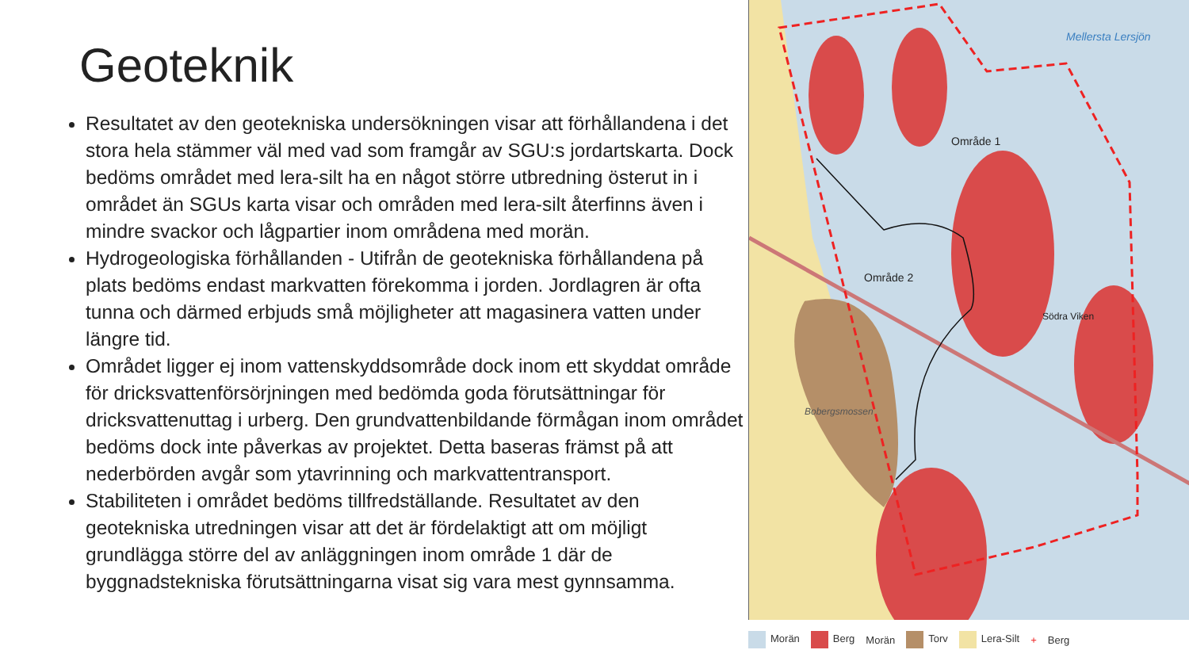Geoteknik
Resultatet av den geotekniska undersökningen visar att förhållandena i det stora hela stämmer väl med vad som framgår av SGU:s jordartskarta. Dock bedöms området med lera-silt ha en något större utbredning österut in i området än SGUs karta visar och områden med lera-silt återfinns även i mindre svackor och lågpartier inom områdena med morän.
Hydrogeologiska förhållanden - Utifrån de geotekniska förhållandena på plats bedöms endast markvatten förekomma i jorden. Jordlagren är ofta tunna och därmed erbjuds små möjligheter att magasinera vatten under längre tid.
Området ligger ej inom vattenskyddsområde dock inom ett skyddat område för dricksvattenförsörjningen med bedömda goda förutsättningar för dricksvattenuttag i urberg. Den grundvattenbildande förmågan inom området bedöms dock inte påverkas av projektet. Detta baseras främst på att nederbörden avgår som ytavrinning och markvattentransport.
Stabiliteten i området bedöms tillfredställande. Resultatet av den geotekniska utredningen visar att det är fördelaktigt att om möjligt grundlägga större del av anläggningen inom område 1 där de byggnadstekniska förutsättningarna visat sig vara mest gynnsamma.
Område 1
Område 2
Mellersta Lersjön
Södra Viken
Bobergsmossen
Morän Berg Morän Torv Lera-Silt + Berg